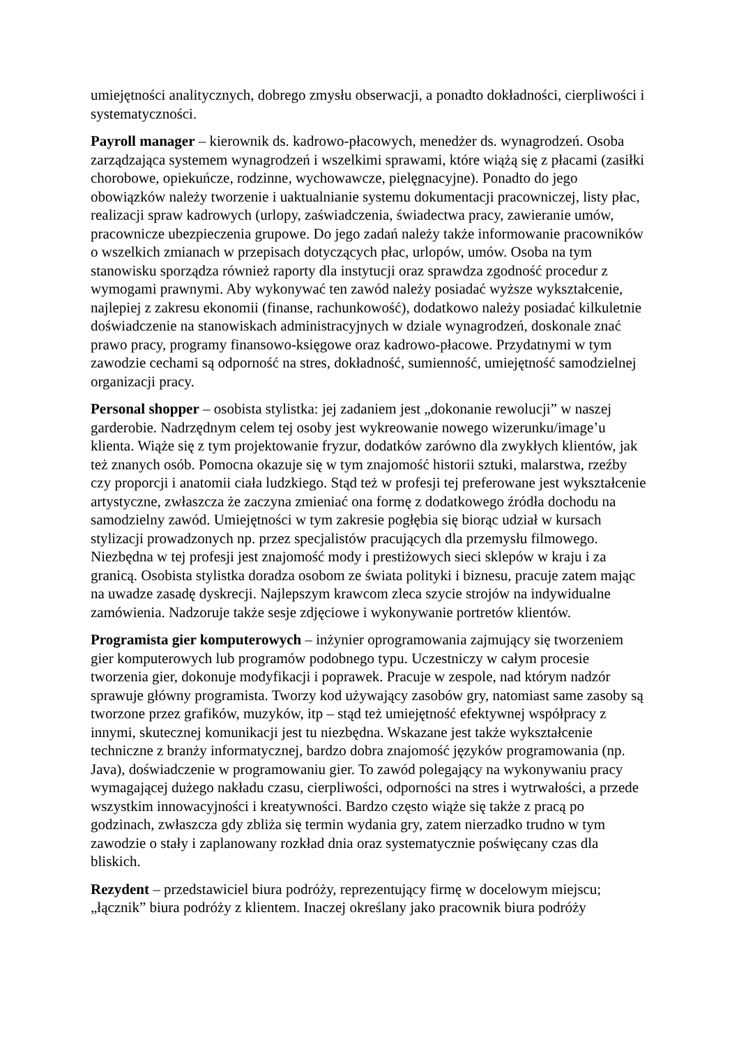umiejętności analitycznych, dobrego zmysłu obserwacji, a ponadto dokładności, cierpliwości i systematyczności.
Payroll manager – kierownik ds. kadrowo-płacowych, menedżer ds. wynagrodzeń. Osoba zarządzająca systemem wynagrodzeń i wszelkimi sprawami, które wiążą się z płacami (zasiłki chorobowe, opiekuńcze, rodzinne, wychowawcze, pielęgnacyjne). Ponadto do jego obowiązków należy tworzenie i uaktualnianie systemu dokumentacji pracowniczej, listy płac, realizacji spraw kadrowych (urlopy, zaświadczenia, świadectwa pracy, zawieranie umów, pracownicze ubezpieczenia grupowe. Do jego zadań należy także informowanie pracowników o wszelkich zmianach w przepisach dotyczących płac, urlopów, umów. Osoba na tym stanowisku sporządza również raporty dla instytucji oraz sprawdza zgodność procedur z wymogami prawnymi. Aby wykonywać ten zawód należy posiadać wyższe wykształcenie, najlepiej z zakresu ekonomii (finanse, rachunkowość), dodatkowo należy posiadać kilkuletnie doświadczenie na stanowiskach administracyjnych w dziale wynagrodzeń, doskonale znać prawo pracy, programy finansowo-księgowe oraz kadrowo-płacowe. Przydatnymi w tym zawodzie cechami są odporność na stres, dokładność, sumienność, umiejętność samodzielnej organizacji pracy.
Personal shopper – osobista stylistka: jej zadaniem jest „dokonanie rewolucji” w naszej garderobie. Nadrzędnym celem tej osoby jest wykreowanie nowego wizerunku/image’u klienta. Wiąże się z tym projektowanie fryzur, dodatków zarówno dla zwykłych klientów, jak też znanych osób. Pomocna okazuje się w tym znajomość historii sztuki, malarstwa, rzeźby czy proporcji i anatomii ciała ludzkiego. Stąd też w profesji tej preferowane jest wykształcenie artystyczne, zwłaszcza że zaczyna zmieniać ona formę z dodatkowego źródła dochodu na samodzielny zawód. Umiejętności w tym zakresie pogłębia się biorąc udział w kursach stylizacji prowadzonych np. przez specjalistów pracujących dla przemysłu filmowego. Niezbędna w tej profesji jest znajomość mody i prestiżowych sieci sklepów w kraju i za granicą. Osobista stylistka doradza osobom ze świata polityki i biznesu, pracuje zatem mając na uwadze zasadę dyskrecji. Najlepszym krawcom zleca szycie strojów na indywidualne zamówienia. Nadzoruje także sesje zdjęciowe i wykonywanie portretów klientów.
Programista gier komputerowych – inżynier oprogramowania zajmujący się tworzeniem gier komputerowych lub programów podobnego typu. Uczestniczy w całym procesie tworzenia gier, dokonuje modyfikacji i poprawek. Pracuje w zespole, nad którym nadzór sprawuje główny programista. Tworzy kod używający zasobów gry, natomiast same zasoby są tworzone przez grafików, muzyków, itp – stąd też umiejętność efektywnej współpracy z innymi, skutecznej komunikacji jest tu niezbędna. Wskazane jest także wykształcenie techniczne z branży informatycznej, bardzo dobra znajomość języków programowania (np. Java), doświadczenie w programowaniu gier. To zawód polegający na wykonywaniu pracy wymagającej dużego nakładu czasu, cierpliwości, odporności na stres i wytrwałości, a przede wszystkim innowacyjności i kreatywności. Bardzo często wiąże się także z pracą po godzinach, zwłaszcza gdy zbliża się termin wydania gry, zatem nierzadko trudno w tym zawodzie o stały i zaplanowany rozkład dnia oraz systematycznie poświęcany czas dla bliskich.
Rezydent – przedstawiciel biura podróży, reprezentujący firmę w docelowym miejscu; „łącznik” biura podróży z klientem. Inaczej określany jako pracownik biura podróży